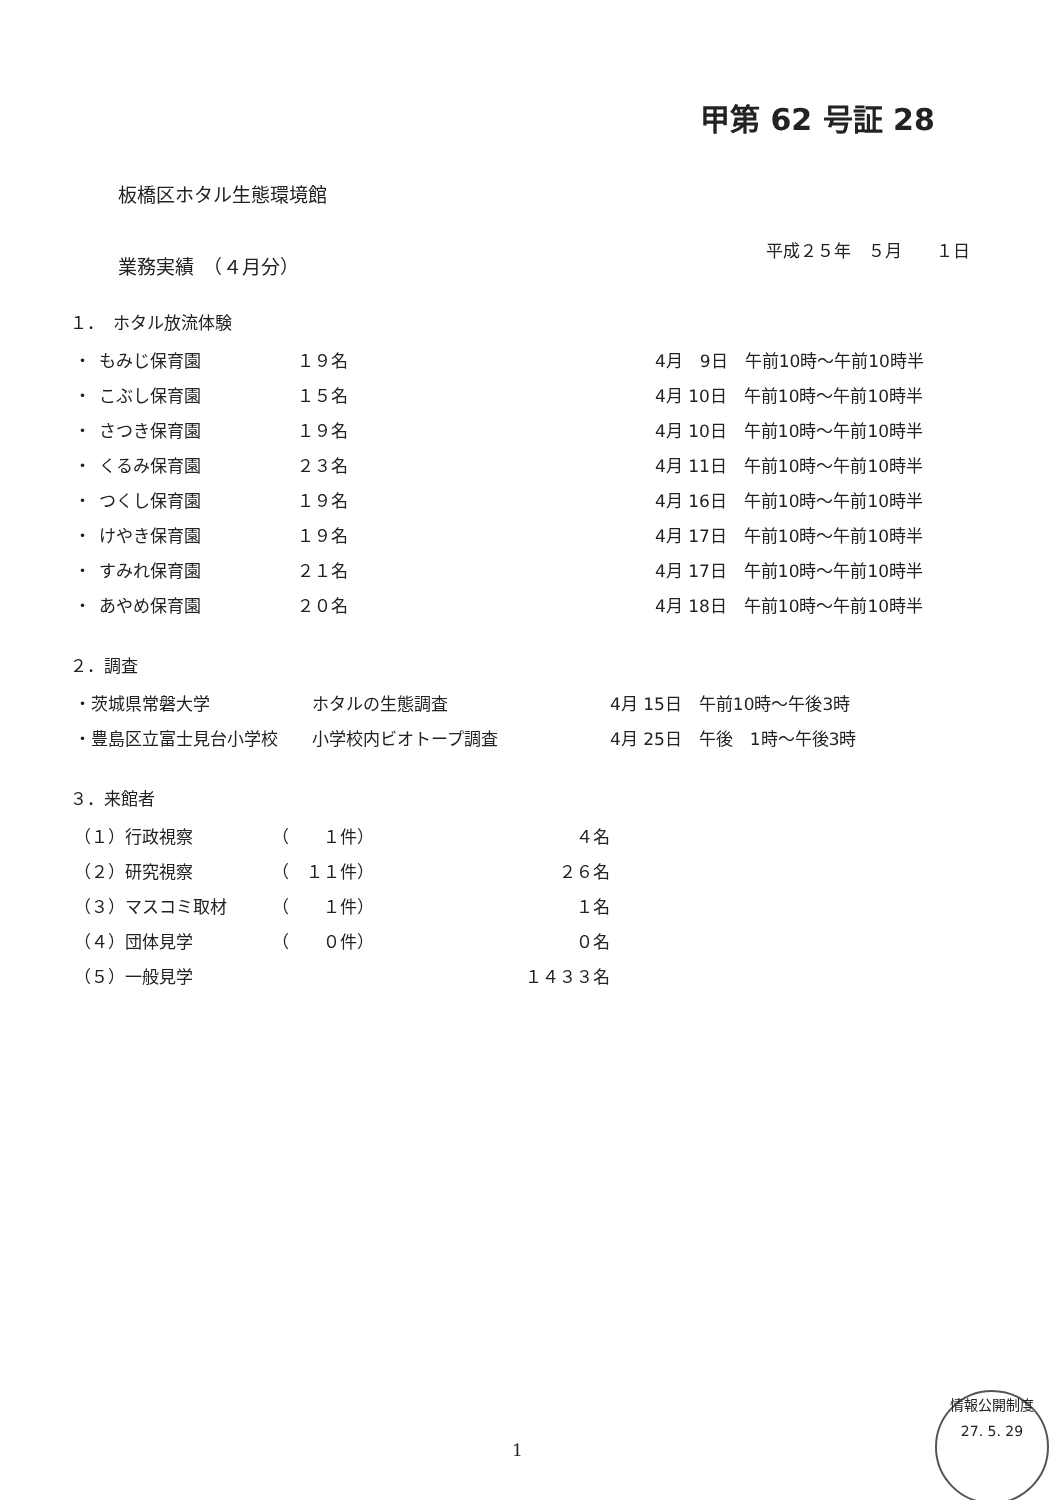甲第 62 号証 28
板橋区ホタル生態環境館
平成２５年　５月　　１日
業務実績　（４月分）
１．　ホタル放流体験
| ・ | もみじ保育園 | １９名 | 4月 9日 午前10時～午前10時半 |
| ・ | こぶし保育園 | １５名 | 4月 10日 午前10時～午前10時半 |
| ・ | さつき保育園 | １９名 | 4月 10日 午前10時～午前10時半 |
| ・ | くるみ保育園 | ２３名 | 4月 11日 午前10時～午前10時半 |
| ・ | つくし保育園 | １９名 | 4月 16日 午前10時～午前10時半 |
| ・ | けやき保育園 | １９名 | 4月 17日 午前10時～午前10時半 |
| ・ | すみれ保育園 | ２１名 | 4月 17日 午前10時～午前10時半 |
| ・ | あやめ保育園 | ２０名 | 4月 18日 午前10時～午前10時半 |
２．調査
| ・茨城県常磐大学 | ホタルの生態調査 | 4月 15日 午前10時～午後3時 |
| ・豊島区立富士見台小学校 | 小学校内ビオトープ調査 | 4月 25日 午後 1時～午後3時 |
３．来館者
| （１）行政視察 | （ １件） | ４名 |
| （２）研究視察 | （ １１件） | ２６名 |
| （３）マスコミ取材 | （ １件） | １名 |
| （４）団体見学 | （ ０件） | ０名 |
| （５）一般見学 | | １４３３名 |
1
情報公開制度
27. 5. 29